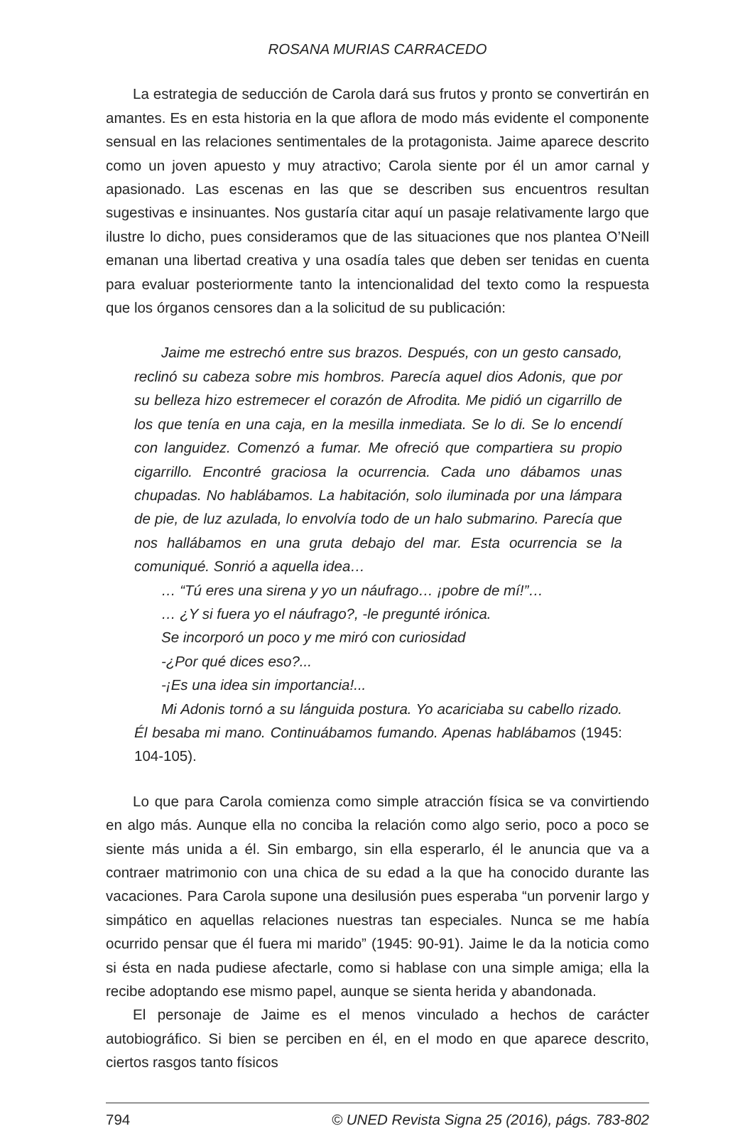ROSANA MURIAS CARRACEDO
La estrategia de seducción de Carola dará sus frutos y pronto se convertirán en amantes. Es en esta historia en la que aflora de modo más evidente el componente sensual en las relaciones sentimentales de la protagonista. Jaime aparece descrito como un joven apuesto y muy atractivo; Carola siente por él un amor carnal y apasionado. Las escenas en las que se describen sus encuentros resultan sugestivas e insinuantes. Nos gustaría citar aquí un pasaje relativamente largo que ilustre lo dicho, pues consideramos que de las situaciones que nos plantea O’Neill emanan una libertad creativa y una osadía tales que deben ser tenidas en cuenta para evaluar posteriormente tanto la intencionalidad del texto como la respuesta que los órganos censores dan a la solicitud de su publicación:
Jaime me estrechó entre sus brazos. Después, con un gesto cansado, reclinó su cabeza sobre mis hombros. Parecía aquel dios Adonis, que por su belleza hizo estremecer el corazón de Afrodita. Me pidió un cigarrillo de los que tenía en una caja, en la mesilla inmediata. Se lo di. Se lo encendí con languidez. Comenzó a fumar. Me ofreció que compartiera su propio cigarrillo. Encontré graciosa la ocurrencia. Cada uno dábamos unas chupadas. No hablábamos. La habitación, solo iluminada por una lámpara de pie, de luz azulada, lo envolvía todo de un halo submarino. Parecía que nos hallábamos en una gruta debajo del mar. Esta ocurrencia se la comuniqué. Sonrió a aquella idea…
… “Tú eres una sirena y yo un náufrago… ¡pobre de mí!”…
… ¿Y si fuera yo el náufrago?, -le pregunté irónica.
Se incorporó un poco y me miró con curiosidad
-¿Por qué dices eso?...
-¡Es una idea sin importancia!...
Mi Adonis tornó a su lánguida postura. Yo acariciaba su cabello rizado. Él besaba mi mano. Continuábamos fumando. Apenas hablábamos (1945: 104-105).
Lo que para Carola comienza como simple atracción física se va convirtiendo en algo más. Aunque ella no conciba la relación como algo serio, poco a poco se siente más unida a él. Sin embargo, sin ella esperarlo, él le anuncia que va a contraer matrimonio con una chica de su edad a la que ha conocido durante las vacaciones. Para Carola supone una desilusión pues esperaba “un porvenir largo y simpático en aquellas relaciones nuestras tan especiales. Nunca se me había ocurrido pensar que él fuera mi marido” (1945: 90-91). Jaime le da la noticia como si ésta en nada pudiese afectarle, como si hablase con una simple amiga; ella la recibe adoptando ese mismo papel, aunque se sienta herida y abandonada.
El personaje de Jaime es el menos vinculado a hechos de carácter autobiográfico. Si bien se perciben en él, en el modo en que aparece descrito, ciertos rasgos tanto físicos
794 © UNED Revista Signa 25 (2016), págs. 783-802